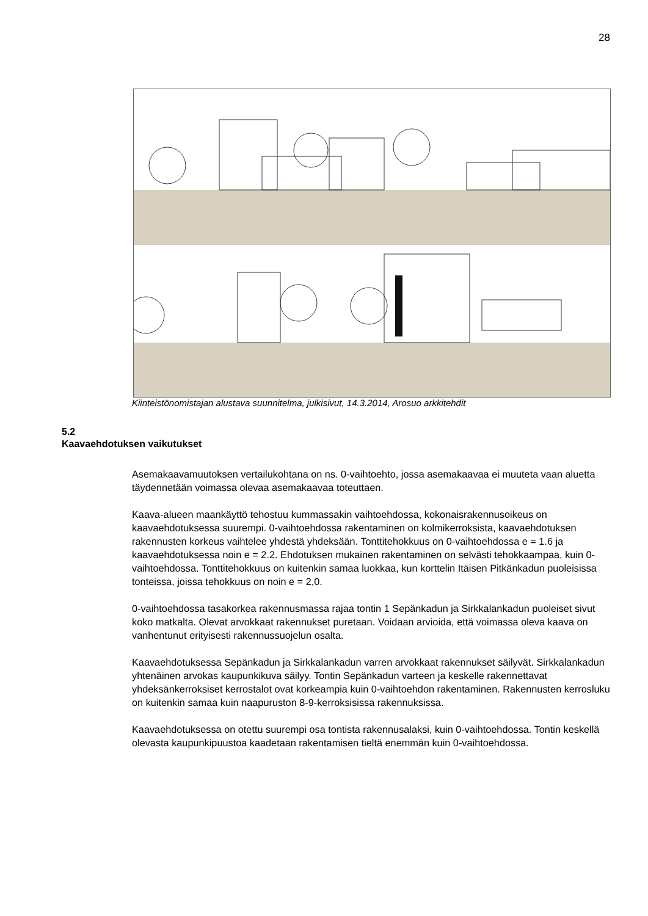28
Kiinteistönomistajan alustava suunnitelma, julkisivut, 14.3.2014, Arosuo arkkitehdit
5.2
Kaavaehdotuksen vaikutukset
Asemakaavamuutoksen vertailukohtana on ns. 0-vaihtoehto, jossa asemakaavaa ei muuteta vaan aluetta täydennetään voimassa olevaa asemakaavaa toteuttaen.
Kaava-alueen maankäyttö tehostuu kummassakin vaihtoehdossa, kokonaisrakennusoikeus on kaavaehdotuksessa suurempi. 0-vaihtoehdossa rakentaminen on kolmikerroksista, kaavaehdotuksen rakennusten korkeus vaihtelee yhdestä yhdeksään. Tonttitehokkuus on 0-vaihtoehdossa e = 1.6 ja kaavaehdotuksessa noin e = 2.2. Ehdotuksen mukainen rakentaminen on selvästi tehokkaampaa, kuin 0-vaihtoehdossa. Tonttitehokkuus on kuitenkin samaa luokkaa, kun korttelin Itäisen Pitkänkadun puoleisissa tonteissa, joissa tehokkuus on noin e = 2,0.
0-vaihtoehdossa tasakorkea rakennusmassa rajaa tontin 1 Sepänkadun ja Sirkkalankadun puoleiset sivut koko matkalta. Olevat arvokkaat rakennukset puretaan. Voidaan arvioida, että voimassa oleva kaava on vanhentunut erityisesti rakennussuojelun osalta.
Kaavaehdotuksessa Sepänkadun ja Sirkkalankadun varren arvokkaat rakennukset säilyvät. Sirkkalankadun yhtenäinen arvokas kaupunkikuva säilyy. Tontin Sepänkadun varteen ja keskelle rakennettavat yhdeksänkerroksiset kerrostalot ovat korkeampia kuin 0-vaihtoehdon rakentaminen. Rakennusten kerrosluku on kuitenkin samaa kuin naapuruston 8-9-kerroksisissa rakennuksissa.
Kaavaehdotuksessa on otettu suurempi osa tontista rakennusalaksi, kuin 0-vaihtoehdossa. Tontin keskellä olevasta kaupunkipuustoa kaadetaan rakentamisen tieltä enemmän kuin 0-vaihtoehdossa.